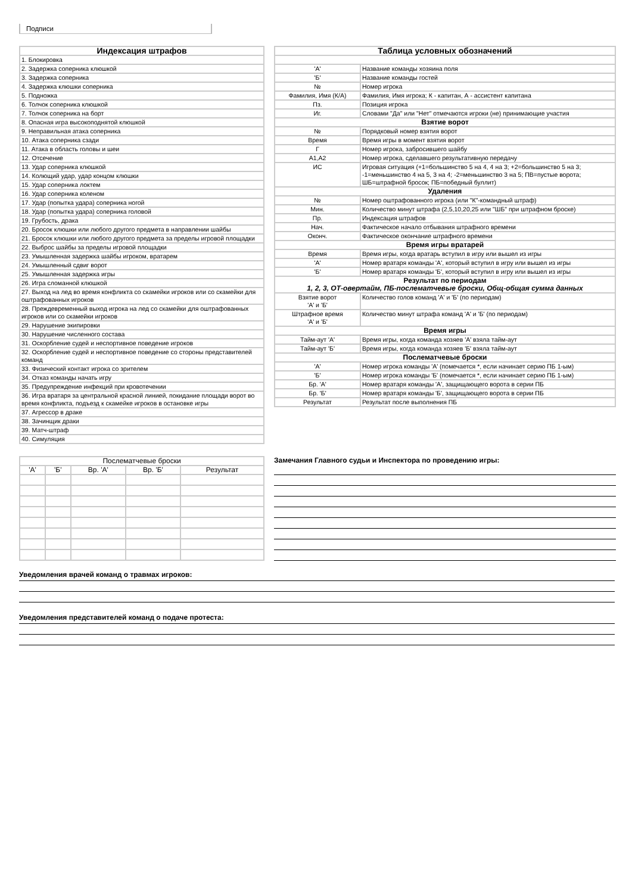Подписи
| Индексация штрафов |
| --- |
| 1. Блокировка |
| 2. Задержка соперника клюшкой |
| 3. Задержка соперника |
| 4. Задержка клюшки соперника |
| 5. Подножка |
| 6. Толчок соперника клюшкой |
| 7. Толчок соперника на борт |
| 8. Опасная игра высокоподнятой клюшкой |
| 9. Неправильная атака соперника |
| 10. Атака соперника сзади |
| 11. Атака в область головы и шеи |
| 12. Отсечение |
| 13. Удар соперника клюшкой |
| 14. Колющий удар, удар концом клюшки |
| 15. Удар соперника локтем |
| 16. Удар соперника коленом |
| 17. Удар (попытка удара) соперника ногой |
| 18. Удар (попытка удара) соперника головой |
| 19. Грубость, драка |
| 20. Бросок клюшки или любого другого предмета в направлении шайбы |
| 21. Бросок клюшки или любого другого предмета за пределы игровой площадки |
| 22. Выброс шайбы за пределы игровой площадки |
| 23. Умышленная задержка шайбы игроком, вратарем |
| 24. Умышленный сдвиг ворот |
| 25. Умышленная задержка игры |
| 26. Игра сломанной клюшкой |
| 27. Выход на лед во время конфликта со скамейки игроков или со скамейки для оштрафованных игроков |
| 28. Преждевременный выход игрока на лед со скамейки для оштрафованных игроков или со скамейки игроков |
| 29. Нарушение экипировки |
| 30. Нарушение численного состава |
| 31. Оскорбление судей и неспортивное поведение игроков |
| 32. Оскорбление судей и неспортивное поведение со стороны представителей команд |
| 33. Физический контакт игрока со зрителем |
| 34. Отказ команды начать игру |
| 35. Предупреждение инфекций при кровотечении |
| 36. Игра вратаря за центральной красной линией, покидание площади ворот во время конфликта, подъезд к скамейке игроков в остановке игры |
| 37. Агрессор в драке |
| 38. Зачинщик драки |
| 39. Матч-штраф |
| 40. Симуляция |
| Таблица условных обозначений | |
| --- | --- |
| 'А' | Название команды хозяина поля |
| 'Б' | Название команды гостей |
| № | Номер игрока |
| Фамилия, Имя (К/А) | Фамилия, Имя игрока; К - капитан, А - ассистент капитана |
| Пз. | Позиция игрока |
| Иг. | Словами "Да" или "Нет" отмечаются игроки (не) принимающие участия |
| Взятие ворот | |
| № | Порядковый номер взятия ворот |
| Время | Время игры в момент взятия ворот |
| Г | Номер игрока, забросившего шайбу |
| А1,А2 | Номер игрока, сделавшего результативную передачу |
| ИС | Игровая ситуация (+1=большинство 5 на 4, 4 на 3; +2=большинство 5 на 3; -1=меньшинство 4 на 5, 3 на 4; -2=меньшинство 3 на 5; ПВ=пустые ворота; ШБ=штрафной бросок; ПБ=победный буллит) |
| Удаления | |
| № | Номер оштрафованного игрока (или "К"-командный штраф) |
| Мин. | Количество минут штрафа (2,5,10,20,25 или "ШБ" при штрафном броске) |
| Пр. | Индексация штрафов |
| Нач. | Фактическое начало отбывания штрафного времени |
| Оконч. | Фактическое окончание штрафного времени |
| Время игры вратарей | |
| Время | Время игры, когда вратарь вступил в игру или вышел из игры |
| 'А' | Номер вратаря команды 'А', который вступил в игру или вышел из игры |
| 'Б' | Номер вратаря команды 'Б', который вступил в игру или вышел из игры |
| Результат по периодам 1, 2, 3, ОТ-овертайм, ПБ-послематчевые броски, Общ-общая сумма данных | |
| Взятие ворот 'А' и 'Б' | Количество голов команд 'А' и 'Б' (по периодам) |
| Штрафное время 'А' и 'Б' | Количество минут штрафа команд 'А' и 'Б' (по периодам) |
| Время игры | |
| Тайм-аут 'А' | Время игры, когда команда хозяев 'А' взяла тайм-аут |
| Тайм-аут 'Б' | Время игры, когда команда хозяев 'Б' взяла тайм-аут |
| Послематчевые броски | |
| 'А' | Номер игрока команды 'А' (помечается *, если начинает серию ПБ 1-ым) |
| 'Б' | Номер игрока команды 'Б' (помечается *, если начинает серию ПБ 1-ым) |
| Бр. 'А' | Номер вратаря команды 'А', защищающего ворота в серии ПБ |
| Бр. 'Б' | Номер вратаря команды 'Б', защищающего ворота в серии ПБ |
| Результат | Результат после выполнения ПБ |
| Послематчевые броски | | | | |
| 'А' | 'Б' | Вр. 'А' | Вр. 'Б' | Результат |
Замечания Главного судьи и Инспектора по проведению игры:
Уведомления врачей команд о травмах игроков:
Уведомления представителей команд о подаче протеста: